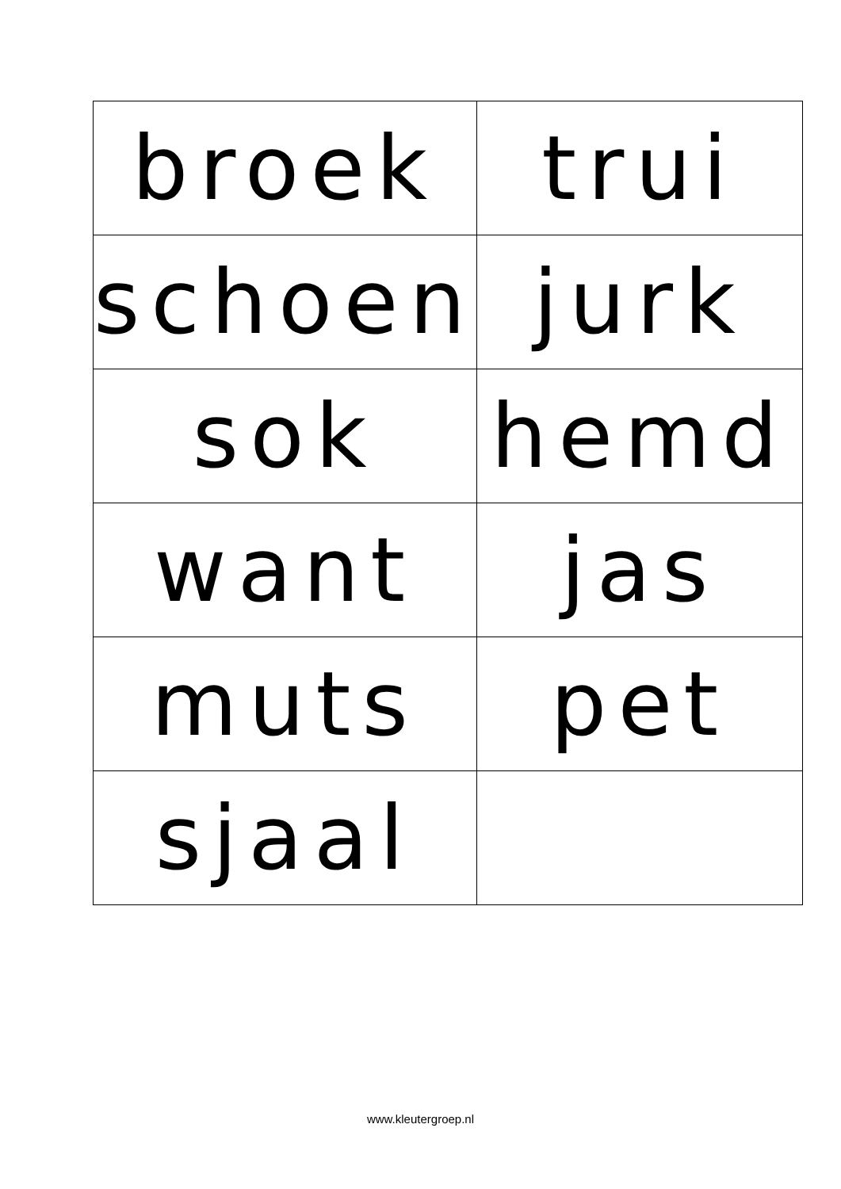| broek | trui |
| schoen | jurk |
| sok | hemd |
| want | jas |
| muts | pet |
| sjaal | |
www.kleutergroep.nl